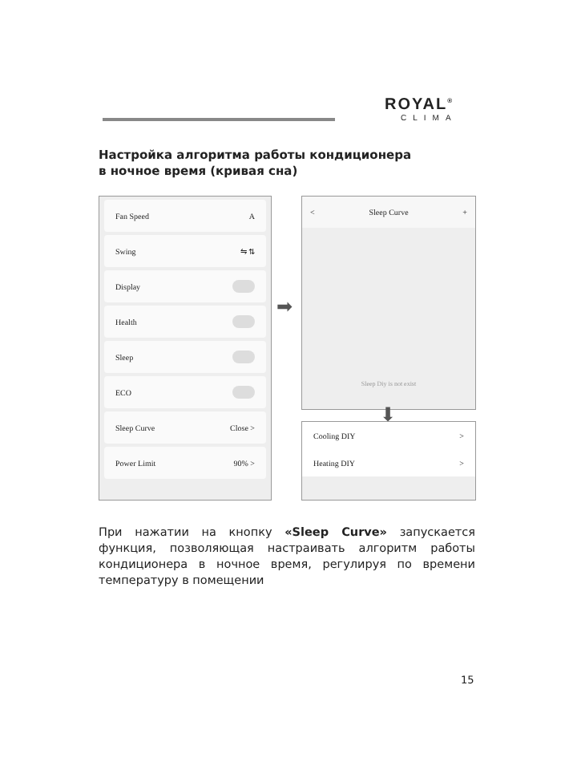ROYAL<sup>®</sup>
CLIMA
Настройка алгоритма работы кондиционера
в ночное время (кривая сна)
Fan Speed A
Swing ⇋ ⇅
Display
Health
Sleep
ECO
Sleep Curve Close >
Power Limit 90% >
➡
< Sleep Curve +
Sleep Diy is not exist
⬇
Cooling DIY >
Heating DIY >
При нажатии на кнопку «Sleep Curve» запускается функция, позволяющая настраивать алгоритм работы кондиционера в ночное время, регулируя по времени температуру в помещении
15